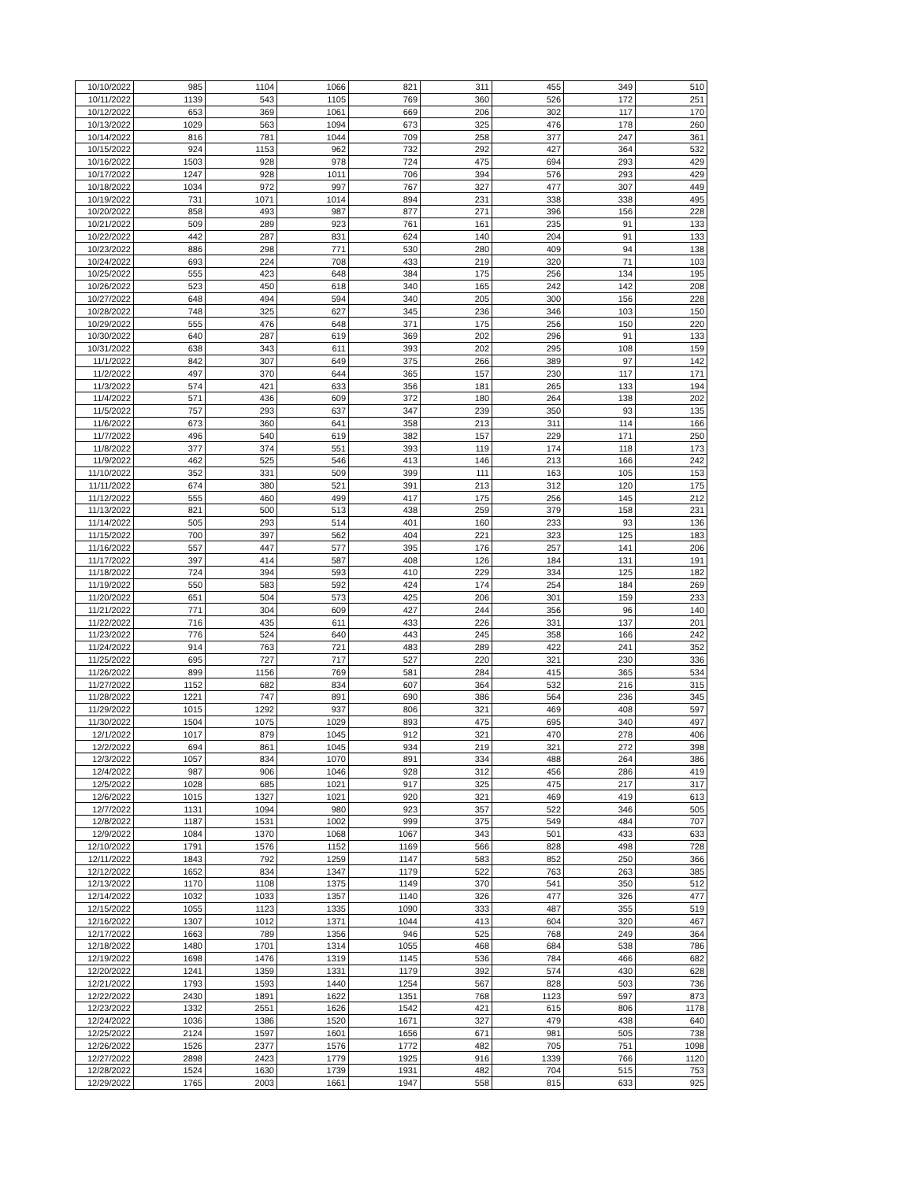| 10/10/2022 | 985 | 1104 | 1066 | 821 | 311 | 455 | 349 | 510 |
| 10/11/2022 | 1139 | 543 | 1105 | 769 | 360 | 526 | 172 | 251 |
| 10/12/2022 | 653 | 369 | 1061 | 669 | 206 | 302 | 117 | 170 |
| 10/13/2022 | 1029 | 563 | 1094 | 673 | 325 | 476 | 178 | 260 |
| 10/14/2022 | 816 | 781 | 1044 | 709 | 258 | 377 | 247 | 361 |
| 10/15/2022 | 924 | 1153 | 962 | 732 | 292 | 427 | 364 | 532 |
| 10/16/2022 | 1503 | 928 | 978 | 724 | 475 | 694 | 293 | 429 |
| 10/17/2022 | 1247 | 928 | 1011 | 706 | 394 | 576 | 293 | 429 |
| 10/18/2022 | 1034 | 972 | 997 | 767 | 327 | 477 | 307 | 449 |
| 10/19/2022 | 731 | 1071 | 1014 | 894 | 231 | 338 | 338 | 495 |
| 10/20/2022 | 858 | 493 | 987 | 877 | 271 | 396 | 156 | 228 |
| 10/21/2022 | 509 | 289 | 923 | 761 | 161 | 235 | 91 | 133 |
| 10/22/2022 | 442 | 287 | 831 | 624 | 140 | 204 | 91 | 133 |
| 10/23/2022 | 886 | 298 | 771 | 530 | 280 | 409 | 94 | 138 |
| 10/24/2022 | 693 | 224 | 708 | 433 | 219 | 320 | 71 | 103 |
| 10/25/2022 | 555 | 423 | 648 | 384 | 175 | 256 | 134 | 195 |
| 10/26/2022 | 523 | 450 | 618 | 340 | 165 | 242 | 142 | 208 |
| 10/27/2022 | 648 | 494 | 594 | 340 | 205 | 300 | 156 | 228 |
| 10/28/2022 | 748 | 325 | 627 | 345 | 236 | 346 | 103 | 150 |
| 10/29/2022 | 555 | 476 | 648 | 371 | 175 | 256 | 150 | 220 |
| 10/30/2022 | 640 | 287 | 619 | 369 | 202 | 296 | 91 | 133 |
| 10/31/2022 | 638 | 343 | 611 | 393 | 202 | 295 | 108 | 159 |
| 11/1/2022 | 842 | 307 | 649 | 375 | 266 | 389 | 97 | 142 |
| 11/2/2022 | 497 | 370 | 644 | 365 | 157 | 230 | 117 | 171 |
| 11/3/2022 | 574 | 421 | 633 | 356 | 181 | 265 | 133 | 194 |
| 11/4/2022 | 571 | 436 | 609 | 372 | 180 | 264 | 138 | 202 |
| 11/5/2022 | 757 | 293 | 637 | 347 | 239 | 350 | 93 | 135 |
| 11/6/2022 | 673 | 360 | 641 | 358 | 213 | 311 | 114 | 166 |
| 11/7/2022 | 496 | 540 | 619 | 382 | 157 | 229 | 171 | 250 |
| 11/8/2022 | 377 | 374 | 551 | 393 | 119 | 174 | 118 | 173 |
| 11/9/2022 | 462 | 525 | 546 | 413 | 146 | 213 | 166 | 242 |
| 11/10/2022 | 352 | 331 | 509 | 399 | 111 | 163 | 105 | 153 |
| 11/11/2022 | 674 | 380 | 521 | 391 | 213 | 312 | 120 | 175 |
| 11/12/2022 | 555 | 460 | 499 | 417 | 175 | 256 | 145 | 212 |
| 11/13/2022 | 821 | 500 | 513 | 438 | 259 | 379 | 158 | 231 |
| 11/14/2022 | 505 | 293 | 514 | 401 | 160 | 233 | 93 | 136 |
| 11/15/2022 | 700 | 397 | 562 | 404 | 221 | 323 | 125 | 183 |
| 11/16/2022 | 557 | 447 | 577 | 395 | 176 | 257 | 141 | 206 |
| 11/17/2022 | 397 | 414 | 587 | 408 | 126 | 184 | 131 | 191 |
| 11/18/2022 | 724 | 394 | 593 | 410 | 229 | 334 | 125 | 182 |
| 11/19/2022 | 550 | 583 | 592 | 424 | 174 | 254 | 184 | 269 |
| 11/20/2022 | 651 | 504 | 573 | 425 | 206 | 301 | 159 | 233 |
| 11/21/2022 | 771 | 304 | 609 | 427 | 244 | 356 | 96 | 140 |
| 11/22/2022 | 716 | 435 | 611 | 433 | 226 | 331 | 137 | 201 |
| 11/23/2022 | 776 | 524 | 640 | 443 | 245 | 358 | 166 | 242 |
| 11/24/2022 | 914 | 763 | 721 | 483 | 289 | 422 | 241 | 352 |
| 11/25/2022 | 695 | 727 | 717 | 527 | 220 | 321 | 230 | 336 |
| 11/26/2022 | 899 | 1156 | 769 | 581 | 284 | 415 | 365 | 534 |
| 11/27/2022 | 1152 | 682 | 834 | 607 | 364 | 532 | 216 | 315 |
| 11/28/2022 | 1221 | 747 | 891 | 690 | 386 | 564 | 236 | 345 |
| 11/29/2022 | 1015 | 1292 | 937 | 806 | 321 | 469 | 408 | 597 |
| 11/30/2022 | 1504 | 1075 | 1029 | 893 | 475 | 695 | 340 | 497 |
| 12/1/2022 | 1017 | 879 | 1045 | 912 | 321 | 470 | 278 | 406 |
| 12/2/2022 | 694 | 861 | 1045 | 934 | 219 | 321 | 272 | 398 |
| 12/3/2022 | 1057 | 834 | 1070 | 891 | 334 | 488 | 264 | 386 |
| 12/4/2022 | 987 | 906 | 1046 | 928 | 312 | 456 | 286 | 419 |
| 12/5/2022 | 1028 | 685 | 1021 | 917 | 325 | 475 | 217 | 317 |
| 12/6/2022 | 1015 | 1327 | 1021 | 920 | 321 | 469 | 419 | 613 |
| 12/7/2022 | 1131 | 1094 | 980 | 923 | 357 | 522 | 346 | 505 |
| 12/8/2022 | 1187 | 1531 | 1002 | 999 | 375 | 549 | 484 | 707 |
| 12/9/2022 | 1084 | 1370 | 1068 | 1067 | 343 | 501 | 433 | 633 |
| 12/10/2022 | 1791 | 1576 | 1152 | 1169 | 566 | 828 | 498 | 728 |
| 12/11/2022 | 1843 | 792 | 1259 | 1147 | 583 | 852 | 250 | 366 |
| 12/12/2022 | 1652 | 834 | 1347 | 1179 | 522 | 763 | 263 | 385 |
| 12/13/2022 | 1170 | 1108 | 1375 | 1149 | 370 | 541 | 350 | 512 |
| 12/14/2022 | 1032 | 1033 | 1357 | 1140 | 326 | 477 | 326 | 477 |
| 12/15/2022 | 1055 | 1123 | 1335 | 1090 | 333 | 487 | 355 | 519 |
| 12/16/2022 | 1307 | 1012 | 1371 | 1044 | 413 | 604 | 320 | 467 |
| 12/17/2022 | 1663 | 789 | 1356 | 946 | 525 | 768 | 249 | 364 |
| 12/18/2022 | 1480 | 1701 | 1314 | 1055 | 468 | 684 | 538 | 786 |
| 12/19/2022 | 1698 | 1476 | 1319 | 1145 | 536 | 784 | 466 | 682 |
| 12/20/2022 | 1241 | 1359 | 1331 | 1179 | 392 | 574 | 430 | 628 |
| 12/21/2022 | 1793 | 1593 | 1440 | 1254 | 567 | 828 | 503 | 736 |
| 12/22/2022 | 2430 | 1891 | 1622 | 1351 | 768 | 1123 | 597 | 873 |
| 12/23/2022 | 1332 | 2551 | 1626 | 1542 | 421 | 615 | 806 | 1178 |
| 12/24/2022 | 1036 | 1386 | 1520 | 1671 | 327 | 479 | 438 | 640 |
| 12/25/2022 | 2124 | 1597 | 1601 | 1656 | 671 | 981 | 505 | 738 |
| 12/26/2022 | 1526 | 2377 | 1576 | 1772 | 482 | 705 | 751 | 1098 |
| 12/27/2022 | 2898 | 2423 | 1779 | 1925 | 916 | 1339 | 766 | 1120 |
| 12/28/2022 | 1524 | 1630 | 1739 | 1931 | 482 | 704 | 515 | 753 |
| 12/29/2022 | 1765 | 2003 | 1661 | 1947 | 558 | 815 | 633 | 925 |